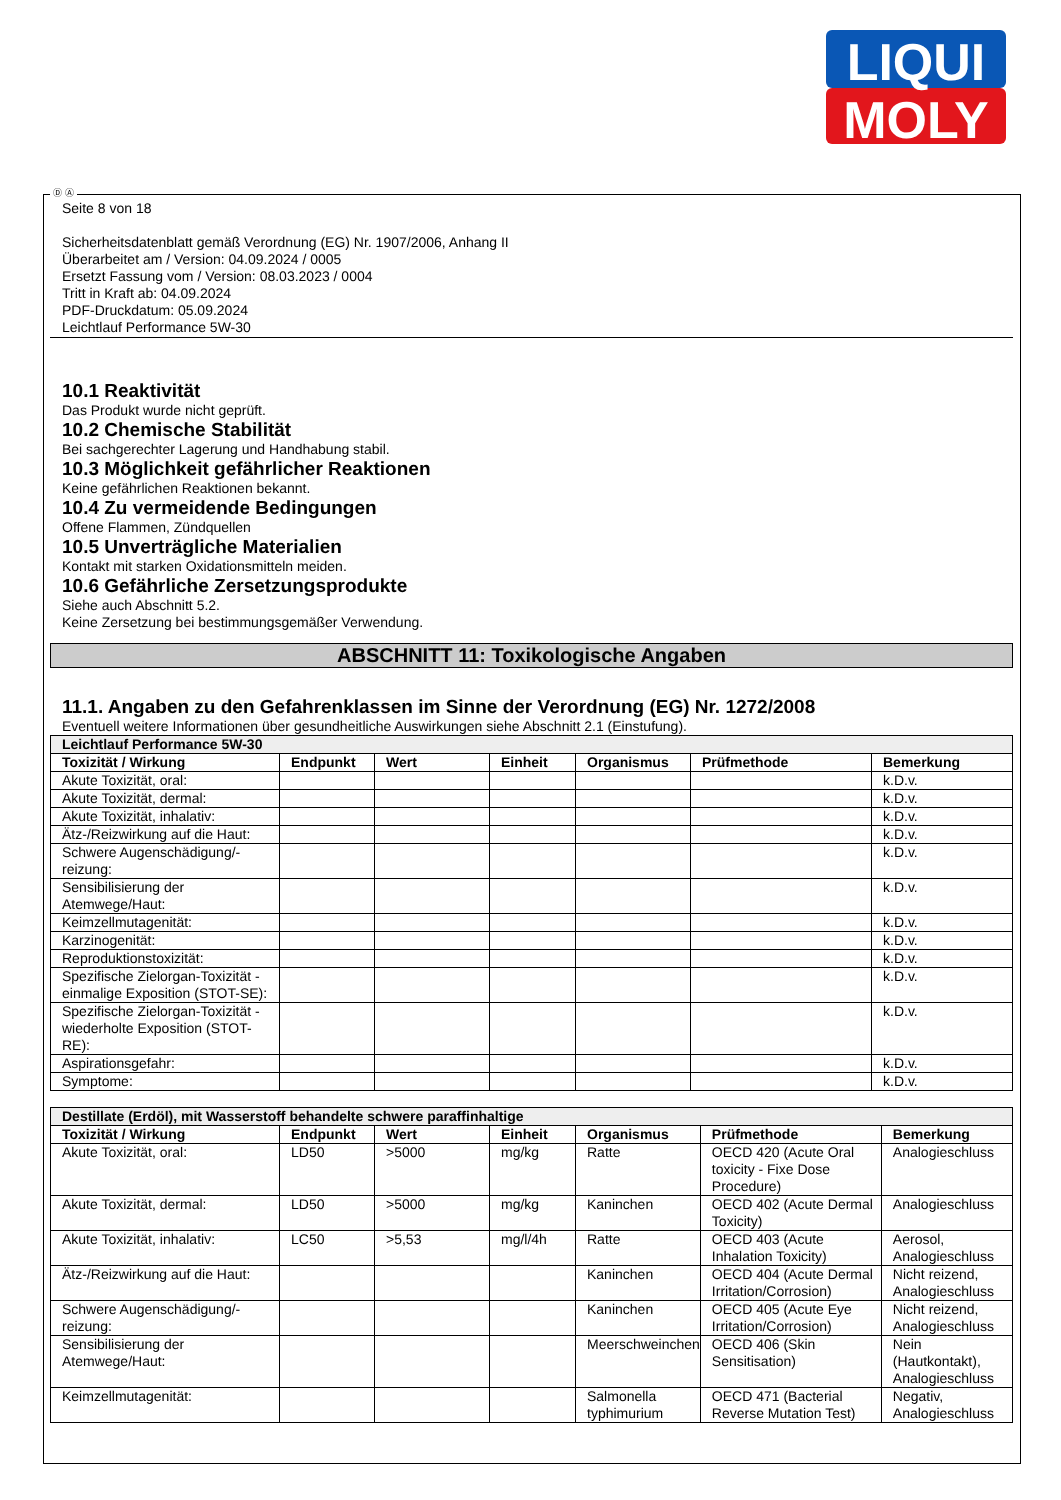LIQUI
MOLY
Ⓓ Ⓐ
Seite 8 von 18
Sicherheitsdatenblatt gemäß Verordnung (EG) Nr. 1907/2006, Anhang II
Überarbeitet am / Version: 04.09.2024 / 0005
Ersetzt Fassung vom / Version: 08.03.2023 / 0004
Tritt in Kraft ab: 04.09.2024
PDF-Druckdatum: 05.09.2024
Leichtlauf Performance 5W-30
10.1 Reaktivität
Das Produkt wurde nicht geprüft.
10.2 Chemische Stabilität
Bei sachgerechter Lagerung und Handhabung stabil.
10.3 Möglichkeit gefährlicher Reaktionen
Keine gefährlichen Reaktionen bekannt.
10.4 Zu vermeidende Bedingungen
Offene Flammen, Zündquellen
10.5 Unverträgliche Materialien
Kontakt mit starken Oxidationsmitteln meiden.
10.6 Gefährliche Zersetzungsprodukte
Siehe auch Abschnitt 5.2.
Keine Zersetzung bei bestimmungsgemäßer Verwendung.
ABSCHNITT 11: Toxikologische Angaben
11.1. Angaben zu den Gefahrenklassen im Sinne der Verordnung (EG) Nr. 1272/2008
Eventuell weitere Informationen über gesundheitliche Auswirkungen siehe Abschnitt 2.1 (Einstufung).
| Leichtlauf Performance 5W-30 | | | | | | |
| --- | --- | --- | --- | --- | --- | --- |
| Toxizität / Wirkung | Endpunkt | Wert | Einheit | Organismus | Prüfmethode | Bemerkung |
| Akute Toxizität, oral: | | | | | | k.D.v. |
| Akute Toxizität, dermal: | | | | | | k.D.v. |
| Akute Toxizität, inhalativ: | | | | | | k.D.v. |
| Ätz-/Reizwirkung auf die Haut: | | | | | | k.D.v. |
| Schwere Augenschädigung/-reizung: | | | | | | k.D.v. |
| Sensibilisierung der Atemwege/Haut: | | | | | | k.D.v. |
| Keimzellmutagenität: | | | | | | k.D.v. |
| Karzinogenität: | | | | | | k.D.v. |
| Reproduktionstoxizität: | | | | | | k.D.v. |
| Spezifische Zielorgan-Toxizität - einmalige Exposition (STOT-SE): | | | | | | k.D.v. |
| Spezifische Zielorgan-Toxizität - wiederholte Exposition (STOT-RE): | | | | | | k.D.v. |
| Aspirationsgefahr: | | | | | | k.D.v. |
| Symptome: | | | | | | k.D.v. |
| Destillate (Erdöl), mit Wasserstoff behandelte schwere paraffinhaltige | | | | | | |
| --- | --- | --- | --- | --- | --- | --- |
| Toxizität / Wirkung | Endpunkt | Wert | Einheit | Organismus | Prüfmethode | Bemerkung |
| Akute Toxizität, oral: | LD50 | >5000 | mg/kg | Ratte | OECD 420 (Acute Oral toxicity - Fixe Dose Procedure) | Analogieschluss |
| Akute Toxizität, dermal: | LD50 | >5000 | mg/kg | Kaninchen | OECD 402 (Acute Dermal Toxicity) | Analogieschluss |
| Akute Toxizität, inhalativ: | LC50 | >5,53 | mg/l/4h | Ratte | OECD 403 (Acute Inhalation Toxicity) | Aerosol, Analogieschluss |
| Ätz-/Reizwirkung auf die Haut: | | | | Kaninchen | OECD 404 (Acute Dermal Irritation/Corrosion) | Nicht reizend, Analogieschluss |
| Schwere Augenschädigung/-reizung: | | | | Kaninchen | OECD 405 (Acute Eye Irritation/Corrosion) | Nicht reizend, Analogieschluss |
| Sensibilisierung der Atemwege/Haut: | | | | Meerschweinchen | OECD 406 (Skin Sensitisation) | Nein (Hautkontakt), Analogieschluss |
| Keimzellmutagenität: | | | | Salmonella typhimurium | OECD 471 (Bacterial Reverse Mutation Test) | Negativ, Analogieschluss |